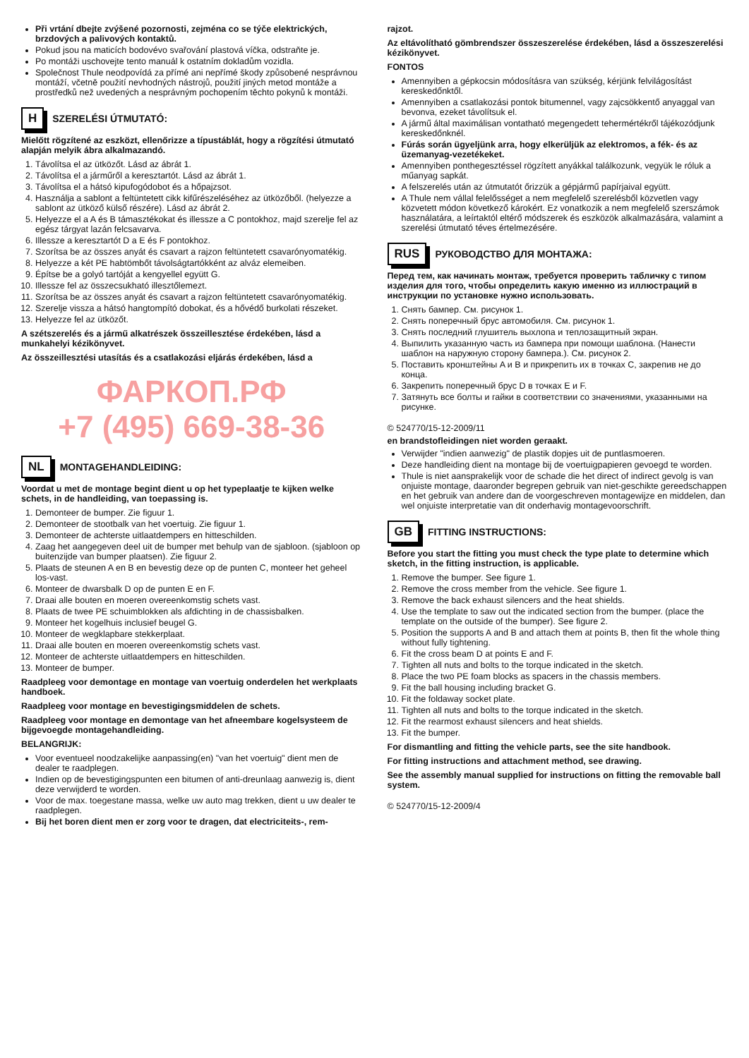Při vrtání dbejte zvýšené pozornosti, zejména co se týče elektrických, brzdových a palivových kontaktů.
Pokud jsou na maticích bodovévo svařování plastová víčka, odstraňte je.
Po montáži uschovejte tento manuál k ostatním dokladům vozidla.
Společnost Thule neodpovídá za přímé ani nepřímé škody způsobené nesprávnou montáží, včetně použití nevhodných nástrojů, použití jiných metod montáže a prostředků než uvedených a nesprávným pochopením těchto pokynů k montáži.
H SZERELÉSI ÚTMUTATÓ:
Mielőtt rögzítené az eszközt, ellenőrizze a típustáblát, hogy a rögzítési útmutató alapján melyik ábra alkalmazandó.
1. Távolítsa el az ütközőt. Lásd az ábrát 1.
2. Távolítsa el a járműről a keresztartót. Lásd az ábrát 1.
3. Távolítsa el a hátsó kipufogódobot és a hőpajzsot.
4. Használja a sablont a feltüntetett cikk kifűrészeléséhez az ütközőből. (helyezze a sablont az ütköző külső részére). Lásd az ábrát 2.
5. Helyezze el a A és B támasztékokat és illessze a C pontokhoz, majd szerelje fel az egész tárgyat lazán felcsavarva.
6. Illessze a keresztartót D a E és F pontokhoz.
7. Szorítsa be az összes anyát és csavart a rajzon feltüntetett csavarónyomatékig.
8. Helyezze a két PE habtömbőt távolságtartókként az alváz elemeiben.
9. Építse be a golyó tartóját a kengyellel együtt G.
10. Illessze fel az összecsukható illesztőlemezt.
11. Szorítsa be az összes anyát és csavart a rajzon feltüntetett csavarónyomatékig.
12. Szerelje vissza a hátsó hangtompító dobokat, és a hővédő burkolati részeket.
13. Helyezze fel az ütközőt.
A szétszerelés és a jármű alkatrészek összeillesztése érdekében, lásd a munkahelyi kézikönyvet.
Az összeillesztési utasítás és a csatlakozási eljárás érdekében, lásd a
ФАРКОП.РФ
+7 (495) 669-38-36
NL MONTAGEHANDLEIDING:
Voordat u met de montage begint dient u op het typeplaatje te kijken welke schets, in de handleiding, van toepassing is.
1. Demonteer de bumper. Zie figuur 1.
2. Demonteer de stootbalk van het voertuig. Zie figuur 1.
3. Demonteer de achterste uitlaatdempers en hitteschilden.
4. Zaag het aangegeven deel uit de bumper met behulp van de sjabloon. (sjabloon op buitenzijde van bumper plaatsen). Zie figuur 2.
5. Plaats de steunen A en B en bevestig deze op de punten C, monteer het geheel los-vast.
6. Monteer de dwarsbalk D op de punten E en F.
7. Draai alle bouten en moeren overeenkomstig schets vast.
8. Plaats de twee PE schuimblokken als afdichting in de chassisbalken.
9. Monteer het kogelhuis inclusief beugel G.
10. Monteer de wegklapbare stekkerplaat.
11. Draai alle bouten en moeren overeenkomstig schets vast.
12. Monteer de achterste uitlaatdempers en hitteschilden.
13. Monteer de bumper.
Raadpleeg voor demontage en montage van voertuig onderdelen het werkplaats handboek.
Raadpleeg voor montage en bevestigingsmiddelen de schets.
Raadpleeg voor montage en demontage van het afneembare kogelsysteem de bijgevoegde montagehandleiding.
BELANGRIJK:
Voor eventueel noodzakelijke aanpassing(en) "van het voertuig" dient men de dealer te raadplegen.
Indien op de bevestigingspunten een bitumen of anti-dreunlaag aanwezig is, dient deze verwijderd te worden.
Voor de max. toegestane massa, welke uw auto mag trekken, dient u uw dealer te raadplegen.
Bij het boren dient men er zorg voor te dragen, dat electriciteits-, rem-
rajzot.
Az eltávolítható gömbrendszer összeszerelése érdekében, lásd a összeszerelési kézikönyvet.
FONTOS
Amennyiben a gépkocsin módosításra van szükség, kérjünk felvilágosítást kereskedőnktől.
Amennyiben a csatlakozási pontok bitumennel, vagy zajcsökkentő anyaggal van bevonva, ezeket távolítsuk el.
A jármű által maximálisan vontatható megengedett tehermértékről tájékozódjunk kereskedőnknél.
Fúrás során ügyeljünk arra, hogy elkerüljük az elektromos, a fék- és az üzemanyag-vezetékeket.
Amennyiben ponthegesztéssel rögzített anyákkal találkozunk, vegyük le róluk a műanyag sapkát.
A felszerelés után az útmutatót őrizzük a gépjármű papírjaival együtt.
A Thule nem vállal felelősséget a nem megfelelő szerelésből közvetlen vagy közvetett módon következő károkért. Ez vonatkozik a nem megfelelő szerszámok használatára, a leírtaktól eltérő módszerek és eszközök alkalmazására, valamint a szerelési útmutató téves értelmezésére.
RUS РУКОВОДСТВО ДЛЯ МОНТАЖА:
Перед тем, как начинать монтаж, требуется проверить табличку с типом изделия для того, чтобы определить какую именно из иллюстраций в инструкции по установке нужно использовать.
1. Снять бампер. См. рисунок 1.
2. Снять поперечный брус автомобиля. См. рисунок 1.
3. Снять последний глушитель выхлопа и теплозащитный экран.
4. Выпилить указанную часть из бампера при помощи шаблона. (Нанести шаблон на наружную сторону бампера.). См. рисунок 2.
5. Поставить кронштейны A и B и прикрепить их в точках C, закрепив не до конца.
6. Закрепить поперечный брус D в точках E и F.
7. Затянуть все болты и гайки в соответствии со значениями, указанными на рисунке.
© 524770/15-12-2009/11
en brandstofleidingen niet worden geraakt.
Verwijder "indien aanwezig" de plastik dopjes uit de puntlasmoeren.
Deze handleiding dient na montage bij de voertuigpapieren gevoegd te worden.
Thule is niet aansprakelijk voor de schade die het direct of indirect gevolg is van onjuiste montage, daaronder begrepen gebruik van niet-geschikte gereedschappen en het gebruik van andere dan de voorgeschreven montagewijze en middelen, dan wel onjuiste interpretatie van dit onderhavig montagevoorschrift.
GB FITTING INSTRUCTIONS:
Before you start the fitting you must check the type plate to determine which sketch, in the fitting instruction, is applicable.
1. Remove the bumper. See figure 1.
2. Remove the cross member from the vehicle. See figure 1.
3. Remove the back exhaust silencers and the heat shields.
4. Use the template to saw out the indicated section from the bumper. (place the template on the outside of the bumper). See figure 2.
5. Position the supports A and B and attach them at points B, then fit the whole thing without fully tightening.
6. Fit the cross beam D at points E and F.
7. Tighten all nuts and bolts to the torque indicated in the sketch.
8. Place the two PE foam blocks as spacers in the chassis members.
9. Fit the ball housing including bracket G.
10. Fit the foldaway socket plate.
11. Tighten all nuts and bolts to the torque indicated in the sketch.
12. Fit the rearmost exhaust silencers and heat shields.
13. Fit the bumper.
For dismantling and fitting the vehicle parts, see the site handbook.
For fitting instructions and attachment method, see drawing.
See the assembly manual supplied for instructions on fitting the removable ball system.
© 524770/15-12-2009/4